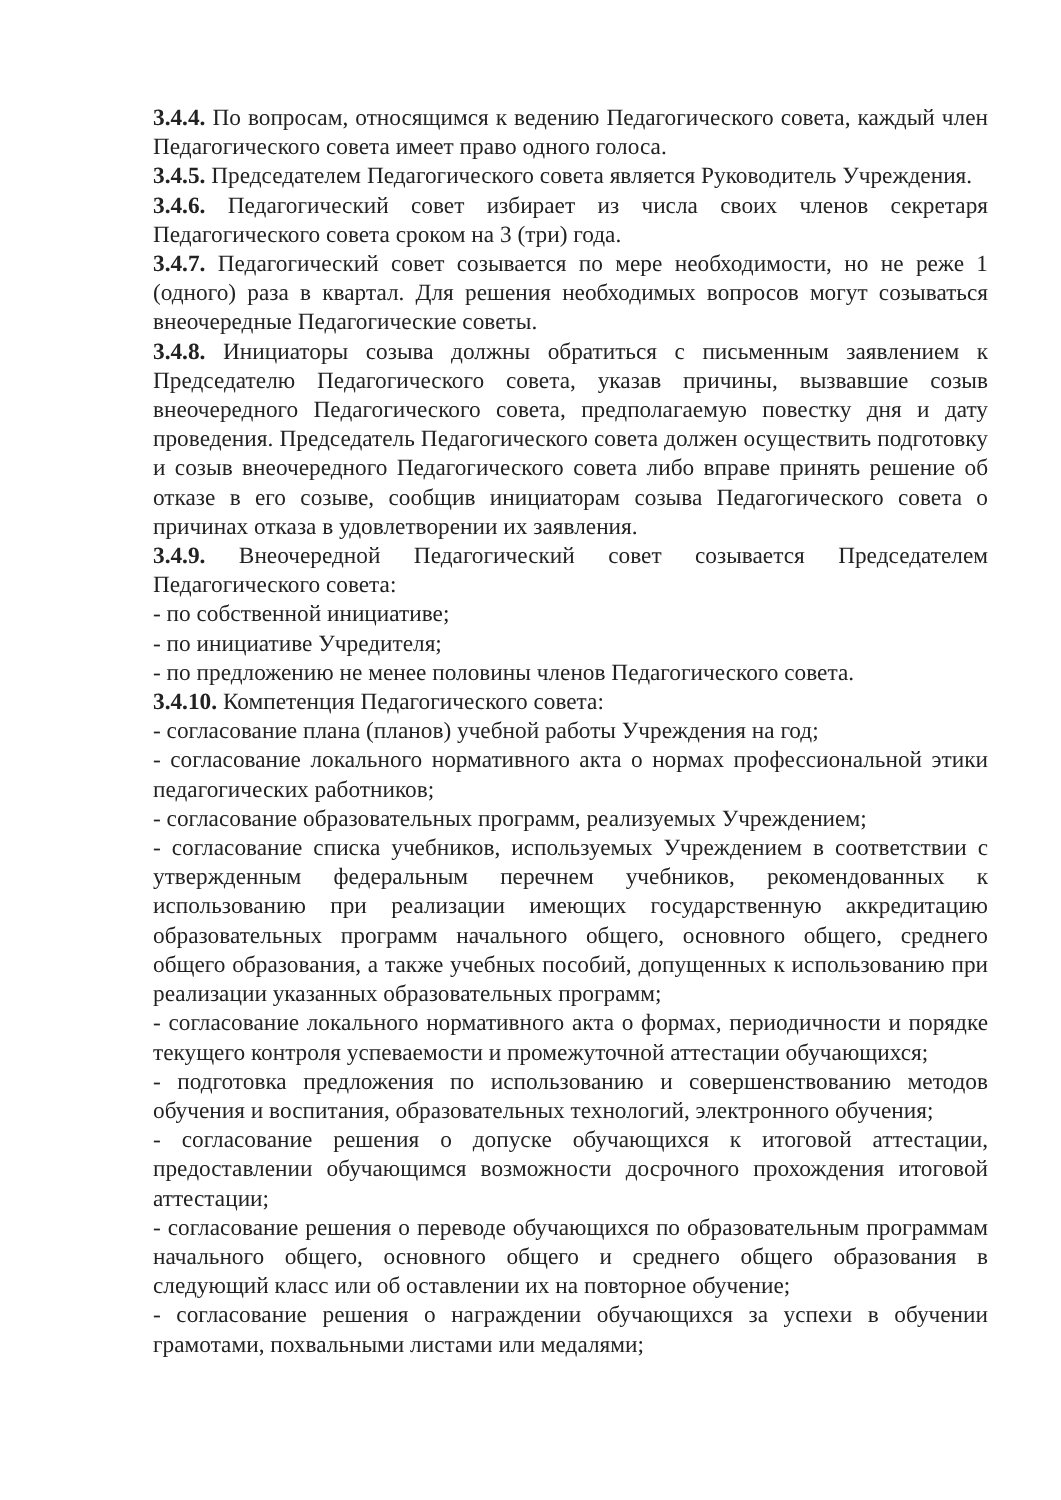3.4.4. По вопросам, относящимся к ведению Педагогического совета, каждый член Педагогического совета имеет право одного голоса.
3.4.5. Председателем Педагогического совета является Руководитель Учреждения.
3.4.6. Педагогический совет избирает из числа своих членов секретаря Педагогического совета сроком на 3 (три) года.
3.4.7. Педагогический совет созывается по мере необходимости, но не реже 1 (одного) раза в квартал. Для решения необходимых вопросов могут созываться внеочередные Педагогические советы.
3.4.8. Инициаторы созыва должны обратиться с письменным заявлением к Председателю Педагогического совета, указав причины, вызвавшие созыв внеочередного Педагогического совета, предполагаемую повестку дня и дату проведения. Председатель Педагогического совета должен осуществить подготовку и созыв внеочередного Педагогического совета либо вправе принять решение об отказе в его созыве, сообщив инициаторам созыва Педагогического совета о причинах отказа в удовлетворении их заявления.
3.4.9. Внеочередной Педагогический совет созывается Председателем Педагогического совета:
- по собственной инициативе;
- по инициативе Учредителя;
- по предложению не менее половины членов Педагогического совета.
3.4.10. Компетенция Педагогического совета:
- согласование плана (планов) учебной работы Учреждения на год;
- согласование локального нормативного акта о нормах профессиональной этики педагогических работников;
- согласование образовательных программ, реализуемых Учреждением;
- согласование списка учебников, используемых Учреждением в соответствии с утвержденным федеральным перечнем учебников, рекомендованных к использованию при реализации имеющих государственную аккредитацию образовательных программ начального общего, основного общего, среднего общего образования, а также учебных пособий, допущенных к использованию при реализации указанных образовательных программ;
- согласование локального нормативного акта о формах, периодичности и порядке текущего контроля успеваемости и промежуточной аттестации обучающихся;
- подготовка предложения по использованию и совершенствованию методов обучения и воспитания, образовательных технологий, электронного обучения;
- согласование решения о допуске обучающихся к итоговой аттестации, предоставлении обучающимся возможности досрочного прохождения итоговой аттестации;
- согласование решения о переводе обучающихся по образовательным программам начального общего, основного общего и среднего общего образования в следующий класс или об оставлении их на повторное обучение;
- согласование решения о награждении обучающихся за успехи в обучении грамотами, похвальными листами или медалями;